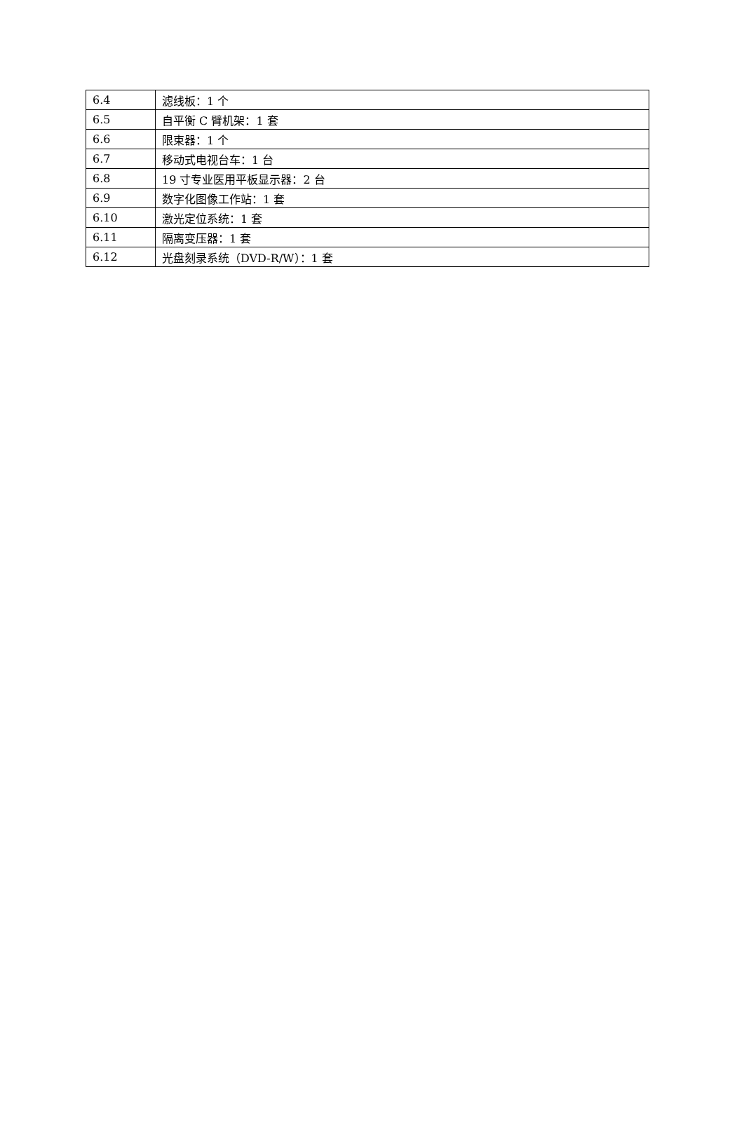| 6.4 | 滤线板：1 个 |
| 6.5 | 自平衡 C 臂机架：1 套 |
| 6.6 | 限束器：1 个 |
| 6.7 | 移动式电视台车：1 台 |
| 6.8 | 19 寸专业医用平板显示器：2 台 |
| 6.9 | 数字化图像工作站：1 套 |
| 6.10 | 激光定位系统：1 套 |
| 6.11 | 隔离变压器：1 套 |
| 6.12 | 光盘刻录系统（DVD-R/W）：1 套 |